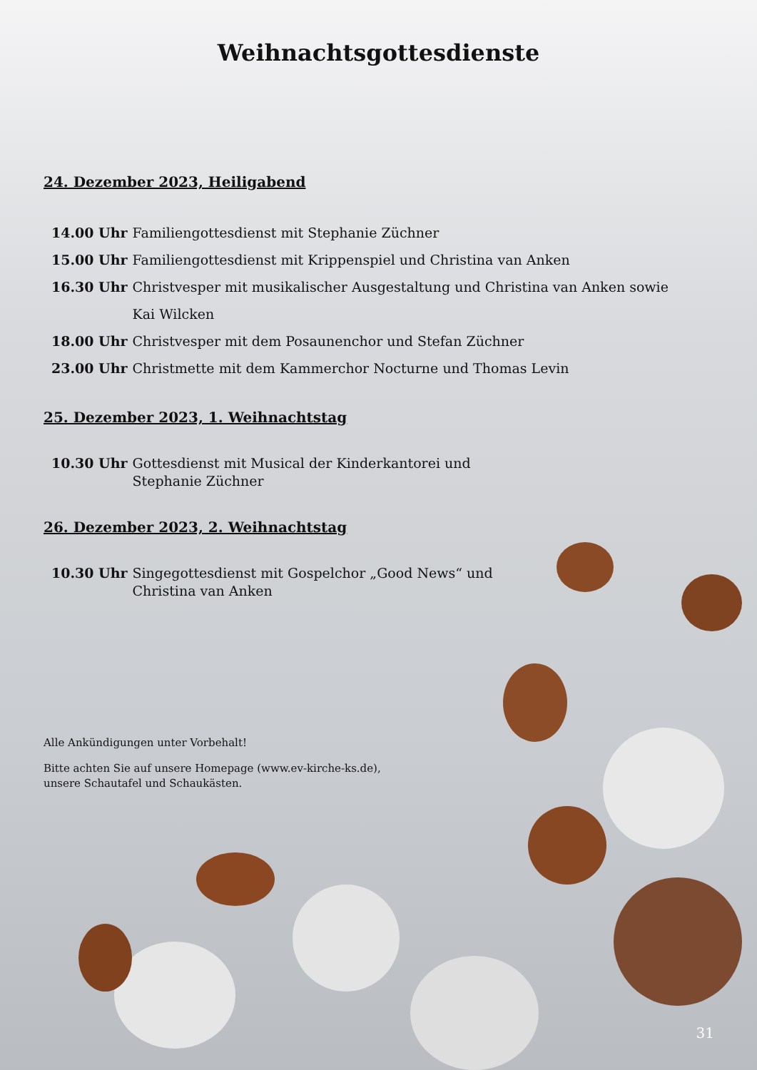Weihnachtsgottesdienste
24. Dezember 2023, Heiligabend
14.00 Uhr Familiengottesdienst mit Stephanie Züchner
15.00 Uhr Familiengottesdienst mit Krippenspiel und Christina van Anken
16.30 Uhr Christvesper mit musikalischer Ausgestaltung und Christina van Anken sowie
Kai Wilcken
18.00 Uhr Christvesper mit dem Posaunenchor und Stefan Züchner
23.00 Uhr Christmette mit dem Kammerchor Nocturne und Thomas Levin
25. Dezember 2023, 1. Weihnachtstag
10.30 Uhr Gottesdienst mit Musical der Kinderkantorei und
Stephanie Züchner
26. Dezember 2023, 2. Weihnachtstag
10.30 Uhr Singegottesdienst mit Gospelchor „Good News“ und
Christina van Anken
Alle Ankündigungen unter Vorbehalt!
Bitte achten Sie auf unsere Homepage (www.ev-kirche-ks.de),
unsere Schautafel und Schaukästen.
31